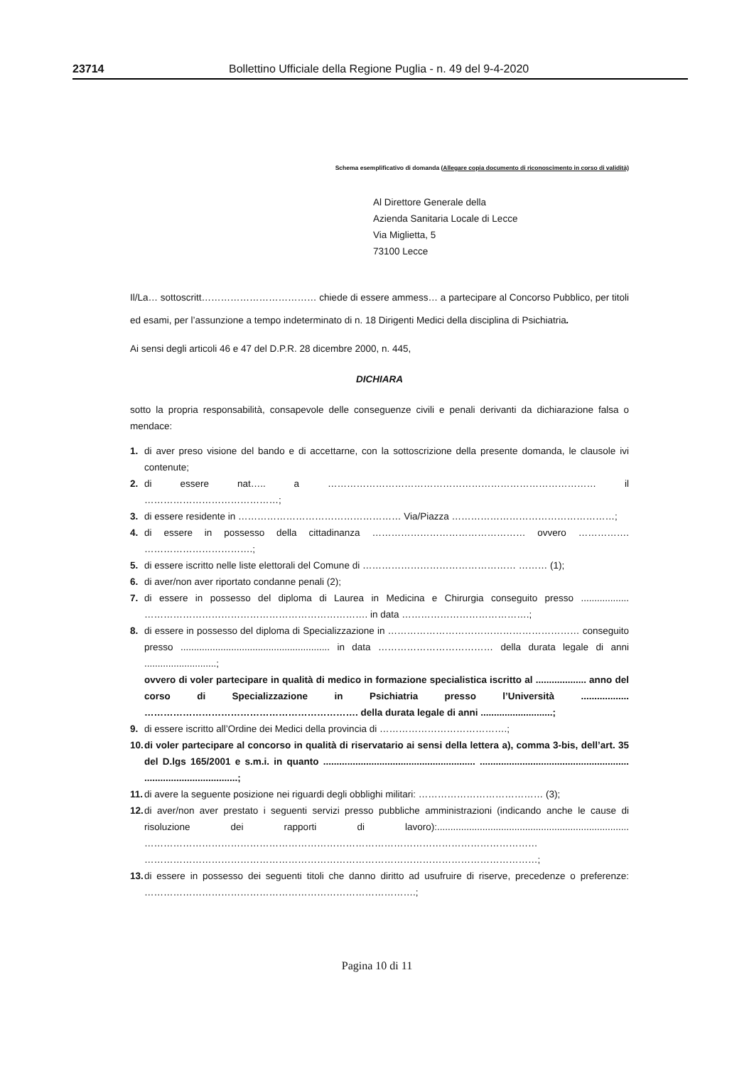23714 Bollettino Ufficiale della Regione Puglia - n. 49 del 9-4-2020
Schema esemplificativo di domanda (Allegare copia documento di riconoscimento in corso di validità)
Al Direttore Generale della
Azienda Sanitaria Locale di Lecce
Via Miglietta, 5
73100 Lecce
Il/La… sottoscritt……………………………… chiede di essere ammess… a partecipare al Concorso Pubblico, per titoli ed esami, per l’assunzione a tempo indeterminato di n. 18 Dirigenti Medici della disciplina di Psichiatria.
Ai sensi degli articoli 46 e 47 del D.P.R. 28 dicembre 2000, n. 445,
DICHIARA
sotto la propria responsabilità, consapevole delle conseguenze civili e penali derivanti da dichiarazione falsa o mendace:
1. di aver preso visione del bando e di accettarne, con la sottoscrizione della presente domanda, le clausole ivi contenute;
2. di essere nat….. a ………………………………………………………………………… il ……………………………………;
3. di essere residente in …………………………………………… Via/Piazza ……………………………………………;
4. di essere in possesso della cittadinanza ………………………………………… ovvero ……………. …………………………….;
5. di essere iscritto nelle liste elettorali del Comune di ………………………………………… ……… (1);
6. di aver/non aver riportato condanne penali (2);
7. di essere in possesso del diploma di Laurea in Medicina e Chirurgia conseguito presso .................. ……………………………………………………………. in data ………………………………….;
8. di essere in possesso del diploma di Specializzazione in …………………………………………………… conseguito presso ........................................................ in data ……………………………… della durata legale di anni ...........................;
ovvero di voler partecipare in qualità di medico in formazione specialistica iscritto al ................... anno del corso di Specializzazione in Psichiatria presso l’Università .................. …………………………………………………………. della durata legale di anni ...........................;
9. di essere iscritto all’Ordine dei Medici della provincia di ………………………………….;
10. di voler partecipare al concorso in qualità di riservatario ai sensi della lettera a), comma 3-bis, dell’art. 35 del D.lgs 165/2001 e s.m.i. in quanto ......................................................... ........................................................ ...................................;
11. di avere la seguente posizione nei riguardi degli obblighi militari: ………………………………… (3);
12. di aver/non aver prestato i seguenti servizi presso pubbliche amministrazioni (indicando anche le cause di risoluzione dei rapporti di lavoro):........................................................................ …………………………………………………………………………………………………………… ……………………………………………………………………………………………………………;
13. di essere in possesso dei seguenti titoli che danno diritto ad usufruire di riserve, precedenze o preferenze: ………………………………………………………………………….;
Pagina 10 di 11